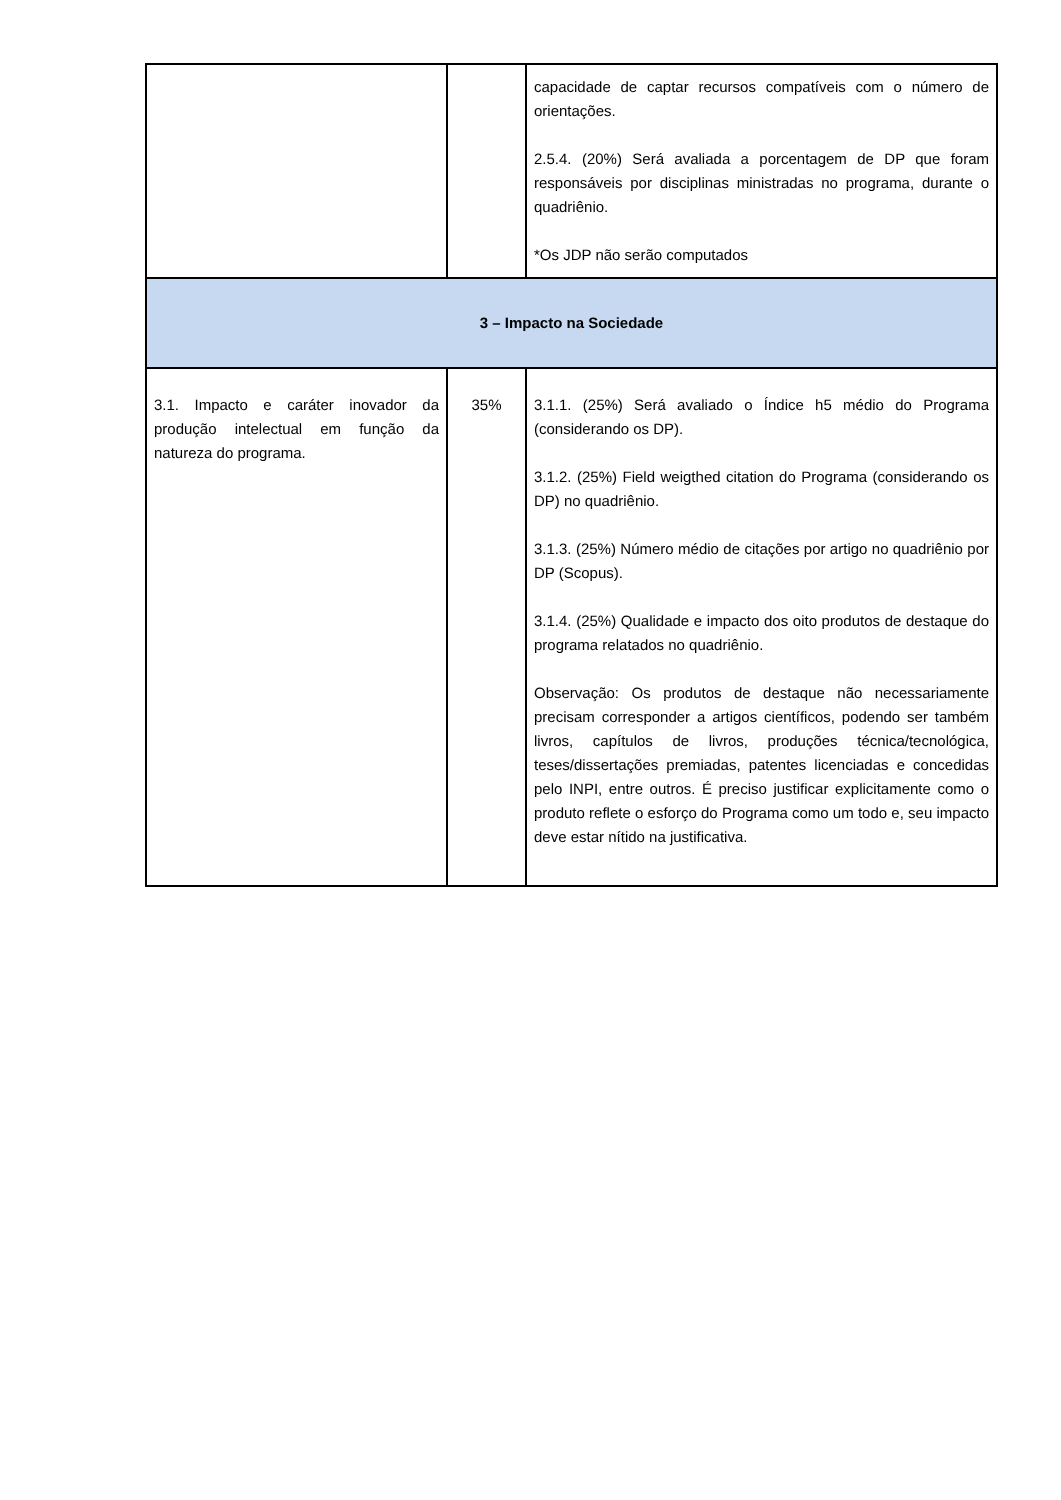| | | capacidade de captar recursos compatíveis com o número de orientações. 2.5.4. (20%) Será avaliada a porcentagem de DP que foram responsáveis por disciplinas ministradas no programa, durante o quadriênio. *Os JDP não serão computados |
| 3 – Impacto na Sociedade | | |
| 3.1. Impacto e caráter inovador da produção intelectual em função da natureza do programa. | 35% | 3.1.1. (25%) Será avaliado o Índice h5 médio do Programa (considerando os DP). 3.1.2. (25%) Field weigthed citation do Programa (considerando os DP) no quadriênio. 3.1.3. (25%) Número médio de citações por artigo no quadriênio por DP (Scopus). 3.1.4. (25%) Qualidade e impacto dos oito produtos de destaque do programa relatados no quadriênio. Observação: Os produtos de destaque não necessariamente precisam corresponder a artigos científicos, podendo ser também livros, capítulos de livros, produções técnica/tecnológica, teses/dissertações premiadas, patentes licenciadas e concedidas pelo INPI, entre outros. É preciso justificar explicitamente como o produto reflete o esforço do Programa como um todo e, seu impacto deve estar nítido na justificativa. |